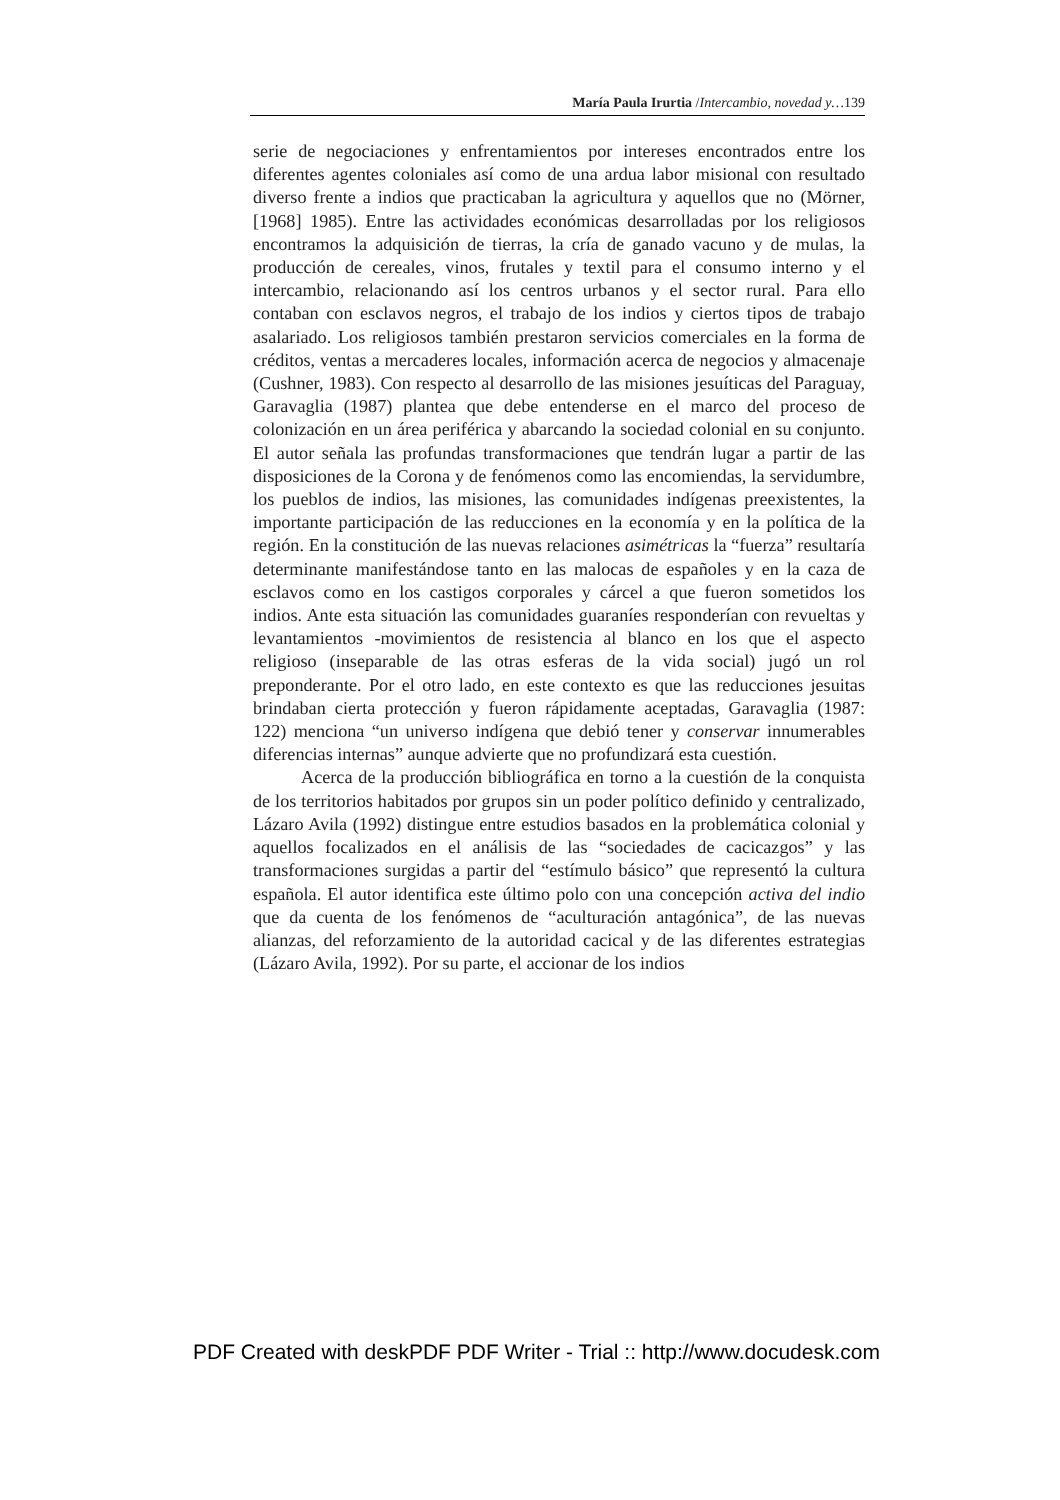María Paula Irurtia /Intercambio, novedad y…139
serie de negociaciones y enfrentamientos por intereses encontrados entre los diferentes agentes coloniales así como de una ardua labor misional con resultado diverso frente a indios que practicaban la agricultura y aquellos que no (Mörner, [1968] 1985). Entre las actividades económicas desarrolladas por los religiosos encontramos la adquisición de tierras, la cría de ganado vacuno y de mulas, la producción de cereales, vinos, frutales y textil para el consumo interno y el intercambio, relacionando así los centros urbanos y el sector rural. Para ello contaban con esclavos negros, el trabajo de los indios y ciertos tipos de trabajo asalariado. Los religiosos también prestaron servicios comerciales en la forma de créditos, ventas a mercaderes locales, información acerca de negocios y almacenaje (Cushner, 1983). Con respecto al desarrollo de las misiones jesuíticas del Paraguay, Garavaglia (1987) plantea que debe entenderse en el marco del proceso de colonización en un área periférica y abarcando la sociedad colonial en su conjunto. El autor señala las profundas transformaciones que tendrán lugar a partir de las disposiciones de la Corona y de fenómenos como las encomiendas, la servidumbre, los pueblos de indios, las misiones, las comunidades indígenas preexistentes, la importante participación de las reducciones en la economía y en la política de la región. En la constitución de las nuevas relaciones asimétricas la “fuerza” resultaría determinante manifestándose tanto en las malocas de españoles y en la caza de esclavos como en los castigos corporales y cárcel a que fueron sometidos los indios. Ante esta situación las comunidades guaraníes responderían con revueltas y levantamientos -movimientos de resistencia al blanco en los que el aspecto religioso (inseparable de las otras esferas de la vida social) jugó un rol preponderante. Por el otro lado, en este contexto es que las reducciones jesuitas brindaban cierta protección y fueron rápidamente aceptadas, Garavaglia (1987: 122) menciona “un universo indígena que debió tener y conservar innumerables diferencias internas” aunque advierte que no profundizará esta cuestión.
Acerca de la producción bibliográfica en torno a la cuestión de la conquista de los territorios habitados por grupos sin un poder político definido y centralizado, Lázaro Avila (1992) distingue entre estudios basados en la problemática colonial y aquellos focalizados en el análisis de las “sociedades de cacicazgos” y las transformaciones surgidas a partir del “estímulo básico” que representó la cultura española. El autor identifica este último polo con una concepción activa del indio que da cuenta de los fenómenos de “aculturación antagónica”, de las nuevas alianzas, del reforzamiento de la autoridad cacical y de las diferentes estrategias (Lázaro Avila, 1992). Por su parte, el accionar de los indios
PDF Created with deskPDF PDF Writer - Trial :: http://www.docudesk.com